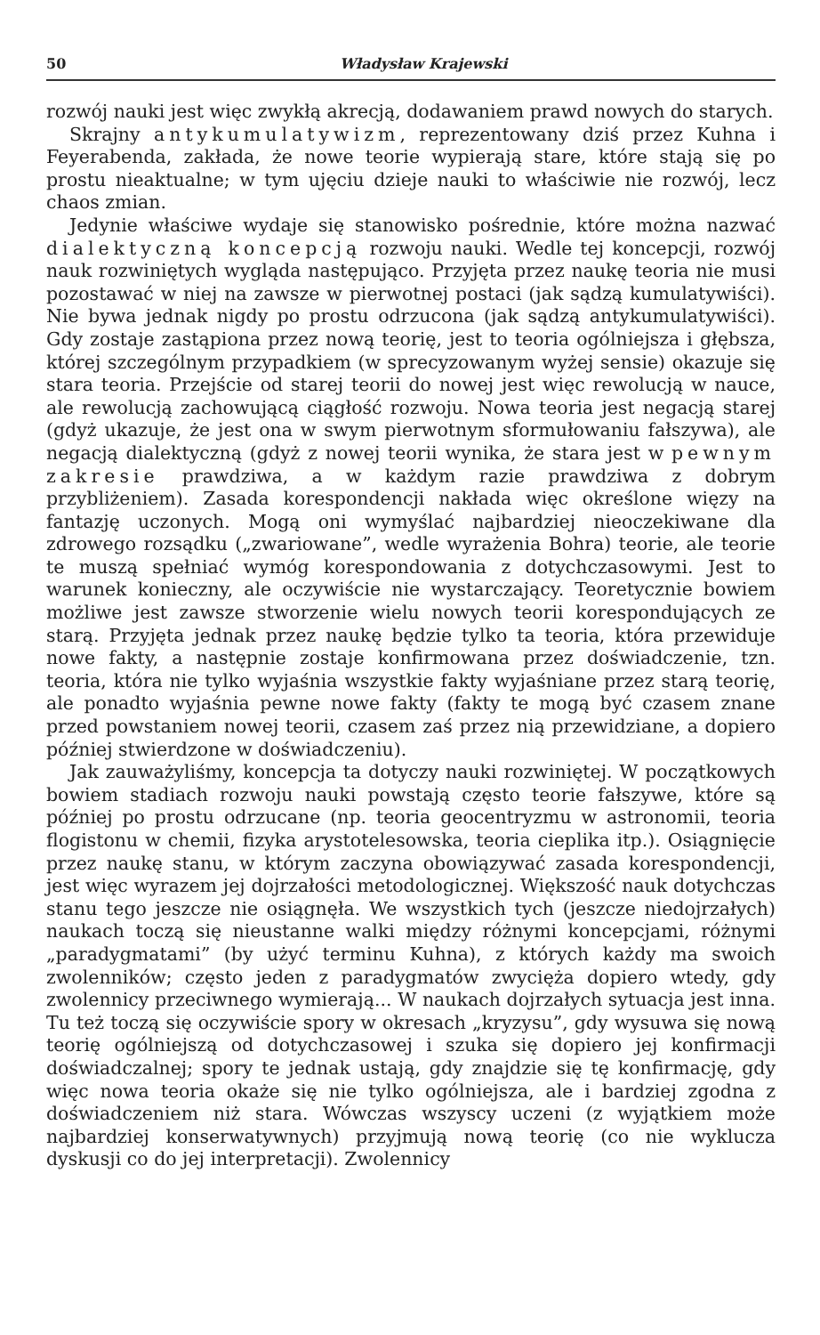50 Władysław Krajewski
rozwój nauki jest więc zwykłą akrecją, dodawaniem prawd nowych do starych.
Skrajny antykumulatywizm, reprezentowany dziś przez Kuhna i Feyerabenda, zakłada, że nowe teorie wypierają stare, które stają się po prostu nieaktualne; w tym ujęciu dzieje nauki to właściwie nie rozwój, lecz chaos zmian.
Jedynie właściwe wydaje się stanowisko pośrednie, które można nazwać dialektyczną koncepcją rozwoju nauki. Wedle tej koncepcji, rozwój nauk rozwiniętych wygląda następująco. Przyjęta przez naukę teoria nie musi pozostawać w niej na zawsze w pierwotnej postaci (jak sądzą kumulatywiści). Nie bywa jednak nigdy po prostu odrzucona (jak sądzą antykumulatywiści). Gdy zostaje zastąpiona przez nową teorię, jest to teoria ogólniejsza i głębsza, której szczególnym przypadkiem (w sprecyzowanym wyżej sensie) okazuje się stara teoria. Przejście od starej teorii do nowej jest więc rewolucją w nauce, ale rewolucją zachowującą ciągłość rozwoju. Nowa teoria jest negacją starej (gdyż ukazuje, że jest ona w swym pierwotnym sformułowaniu fałszywa), ale negacją dialektyczną (gdyż z nowej teorii wynika, że stara jest w pewnym zakresie prawdziwa, a w każdym razie prawdziwa z dobrym przybliżeniem). Zasada korespondencji nakłada więc określone więzy na fantazję uczonych. Mogą oni wymyślać najbardziej nieoczekiwane dla zdrowego rozsądku („zwariowane”, wedle wyrażenia Bohra) teorie, ale teorie te muszą spełniać wymóg korespondowania z dotychczasowymi. Jest to warunek konieczny, ale oczywiście nie wystarczający. Teoretycznie bowiem możliwe jest zawsze stworzenie wielu nowych teorii korespondujących ze starą. Przyjęta jednak przez naukę będzie tylko ta teoria, która przewiduje nowe fakty, a następnie zostaje konfirmowana przez doświadczenie, tzn. teoria, która nie tylko wyjaśnia wszystkie fakty wyjaśniane przez starą teorię, ale ponadto wyjaśnia pewne nowe fakty (fakty te mogą być czasem znane przed powstaniem nowej teorii, czasem zaś przez nią przewidziane, a dopiero później stwierdzone w doświadczeniu).
Jak zauważyliśmy, koncepcja ta dotyczy nauki rozwiniętej. W początkowych bowiem stadiach rozwoju nauki powstają często teorie fałszywe, które są później po prostu odrzucane (np. teoria geocentryzmu w astronomii, teoria flogistonu w chemii, fizyka arystotelesowska, teoria cieplika itp.). Osiągnięcie przez naukę stanu, w którym zaczyna obowiązywać zasada korespondencji, jest więc wyrazem jej dojrzałości metodologicznej. Większość nauk dotychczas stanu tego jeszcze nie osiągnęła. We wszystkich tych (jeszcze niedojrzałych) naukach toczą się nieustanne walki między różnymi koncepcjami, różnymi „paradygmatami” (by użyć terminu Kuhna), z których każdy ma swoich zwolenników; często jeden z paradygmatów zwycięża dopiero wtedy, gdy zwolennicy przeciwnego wymierają... W naukach dojrzałych sytuacja jest inna. Tu też toczą się oczywiście spory w okresach „kryzysu”, gdy wysuwa się nową teorię ogólniejszą od dotychczasowej i szuka się dopiero jej konfirmacji doświadczalnej; spory te jednak ustają, gdy znajdzie się tę konfirmację, gdy więc nowa teoria okaże się nie tylko ogólniejsza, ale i bardziej zgodna z doświadczeniem niż stara. Wówczas wszyscy uczeni (z wyjątkiem może najbardziej konserwatywnych) przyjmują nową teorię (co nie wyklucza dyskusji co do jej interpretacji). Zwolennicy